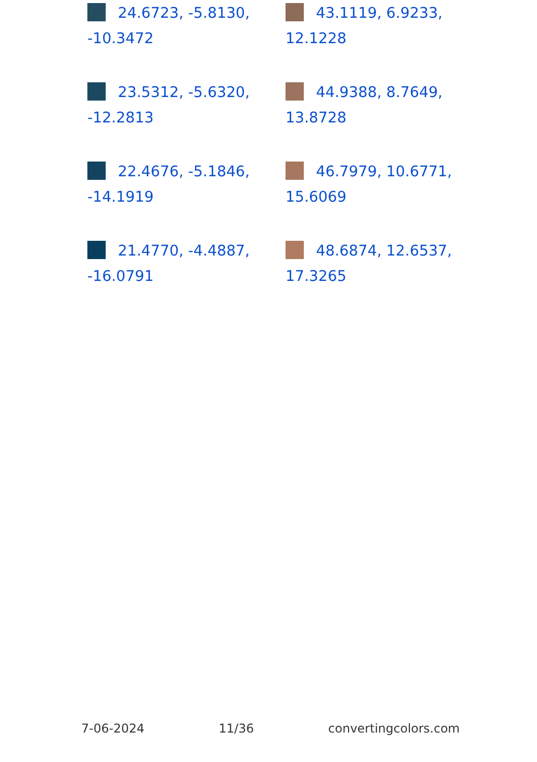24.6723, -5.8130, -10.3472
43.1119, 6.9233, 12.1228
23.5312, -5.6320, -12.2813
44.9388, 8.7649, 13.8728
22.4676, -5.1846, -14.1919
46.7979, 10.6771, 15.6069
21.4770, -4.4887, -16.0791
48.6874, 12.6537, 17.3265
7-06-2024 11/36 convertingcolors.com